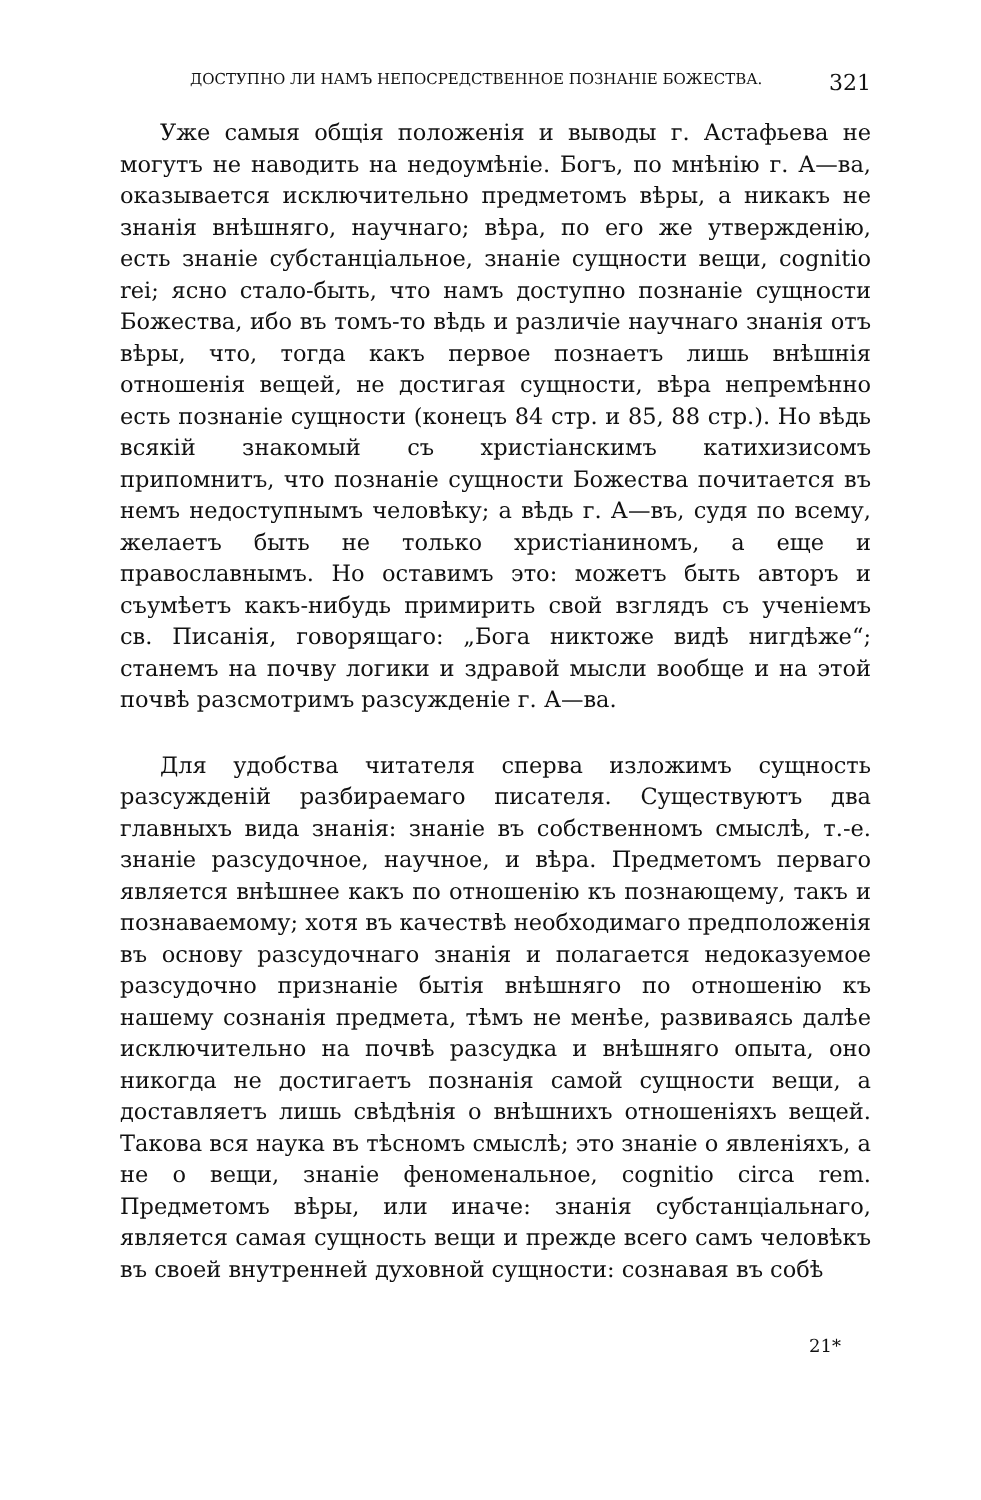ДОСТУПНО ЛИ НАМЪ НЕПОСРЕДСТВЕННОЕ ПОЗНАНІЕ БОЖЕСТВА. 321
Уже самыя общія положенія и выводы г. Астафьева не могутъ не наводить на недоумѣніе. Богъ, по мнѣнію г. А—ва, оказывается исключительно предметомъ вѣры, а никакъ не знанія внѣшняго, научнаго; вѣра, по его же утвержденію, есть знаніе субстанціальное, знаніе сущности вещи, cognitio rei; ясно стало-быть, что намъ доступно познаніе сущности Божества, ибо въ томъ-то вѣдь и различіе научнаго знанія отъ вѣры, что, тогда какъ первое познаетъ лишь внѣшнія отношенія вещей, не достигая сущности, вѣра непремѣнно есть познаніе сущности (конецъ 84 стр. и 85, 88 стр.). Но вѣдь всякій знакомый съ христіанскимъ катихизисомъ припомнитъ, что познаніе сущности Божества почитается въ немъ недоступнымъ человѣку; а вѣдь г. А—въ, судя по всему, желаетъ быть не только христіаниномъ, а еще и православнымъ. Но оставимъ это: можетъ быть авторъ и съумѣетъ какъ-нибудь примирить свой взглядъ съ ученіемъ св. Писанія, говорящаго: „Бога никтоже видѣ нигдѣже“; станемъ на почву логики и здравой мысли вообще и на этой почвѣ разсмотримъ разсужденіе г. А—ва.
Для удобства читателя сперва изложимъ сущность разсужденій разбираемаго писателя. Существуютъ два главныхъ вида знанія: знаніе въ собственномъ смыслѣ, т.-е. знаніе разсудочное, научное, и вѣра. Предметомъ перваго является внѣшнее какъ по отношенію къ познающему, такъ и познаваемому; хотя въ качествѣ необходимаго предположенія въ основу разсудочнаго знанія и полагается недоказуемое разсудочно признаніе бытія внѣшняго по отношенію къ нашему сознанія предмета, тѣмъ не менѣе, развиваясь далѣе исключительно на почвѣ разсудка и внѣшняго опыта, оно никогда не достигаетъ познанія самой сущности вещи, а доставляетъ лишь свѣдѣнія о внѣшнихъ отношеніяхъ вещей. Такова вся наука въ тѣсномъ смыслѣ; это знаніе о явленіяхъ, а не о вещи, знаніе феноменальное, cognitio circa rem. Предметомъ вѣры, или иначе: знанія субстанціальнаго, является самая сущность вещи и прежде всего самъ человѣкъ въ своей внутренней духовной сущности: сознавая въ собѣ
21*